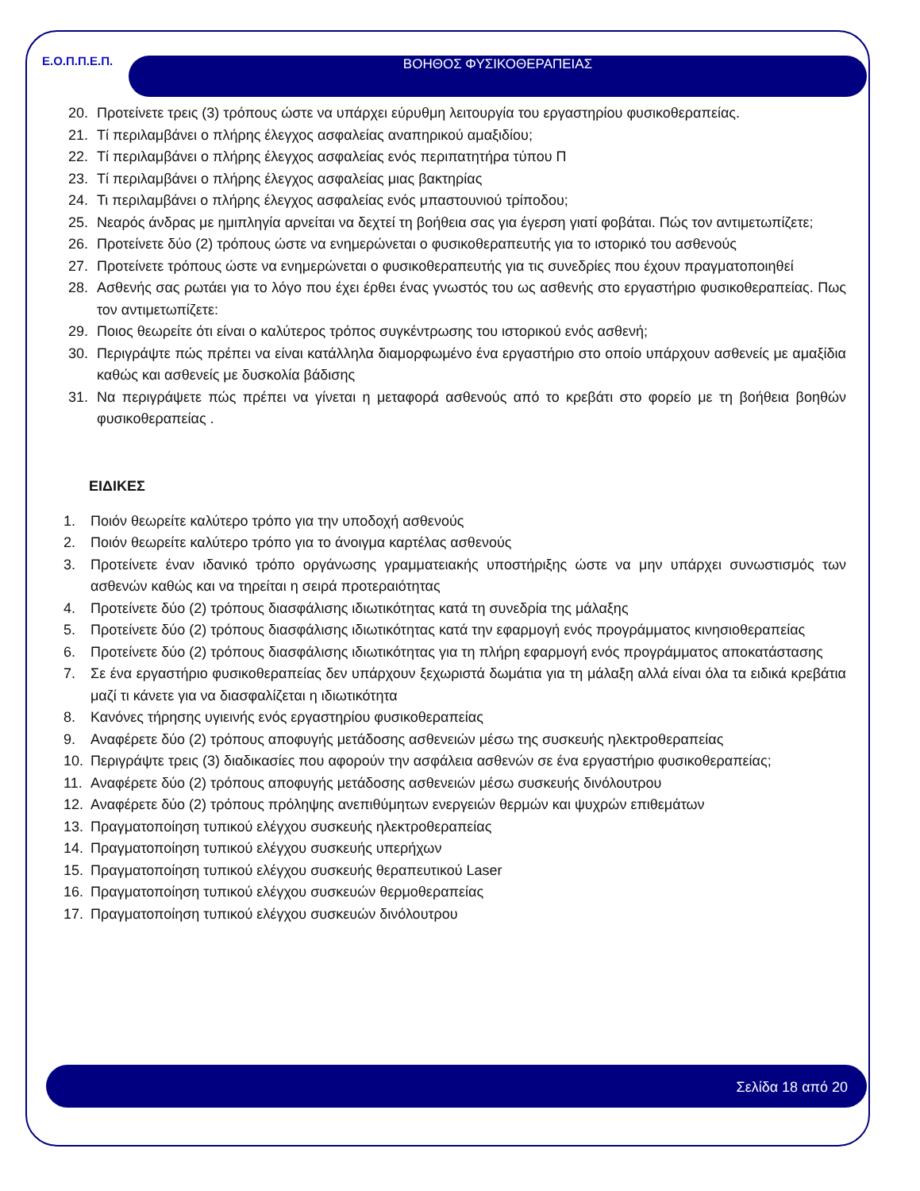Ε.Ο.Π.Π.Ε.Π.
ΒΟΗΘΟΣ ΦΥΣΙΚΟΘΕΡΑΠΕΙΑΣ
20. Προτείνετε τρεις (3) τρόπους ώστε να υπάρχει εύρυθμη λειτουργία του εργαστηρίου φυσικοθεραπείας.
21. Τί περιλαμβάνει ο πλήρης έλεγχος ασφαλείας αναπηρικού αμαξιδίου;
22. Τί περιλαμβάνει ο πλήρης έλεγχος ασφαλείας ενός περιπατητήρα τύπου Π
23. Τί περιλαμβάνει ο πλήρης έλεγχος ασφαλείας μιας βακτηρίας
24. Τι περιλαμβάνει ο πλήρης έλεγχος ασφαλείας ενός μπαστουνιού τρίποδου;
25. Νεαρός άνδρας με ημιπληγία αρνείται να δεχτεί τη βοήθεια σας για έγερση γιατί φοβάται. Πώς τον αντιμετωπίζετε;
26. Προτείνετε δύο (2) τρόπους ώστε να ενημερώνεται ο φυσικοθεραπευτής για το ιστορικό του ασθενούς
27. Προτείνετε τρόπους ώστε να ενημερώνεται ο φυσικοθεραπευτής για τις συνεδρίες που έχουν πραγματοποιηθεί
28. Ασθενής σας ρωτάει για το λόγο που έχει έρθει ένας γνωστός του ως ασθενής στο εργαστήριο φυσικοθεραπείας. Πως τον αντιμετωπίζετε:
29. Ποιος θεωρείτε ότι είναι ο καλύτερος τρόπος συγκέντρωσης του ιστορικού ενός ασθενή;
30. Περιγράψτε πώς πρέπει να είναι κατάλληλα διαμορφωμένο ένα εργαστήριο στο οποίο υπάρχουν ασθενείς με αμαξίδια καθώς και ασθενείς με δυσκολία βάδισης
31. Να περιγράψετε πώς πρέπει να γίνεται η μεταφορά ασθενούς από το κρεβάτι στο φορείο με τη βοήθεια βοηθών φυσικοθεραπείας .
ΕΙΔΙΚΕΣ
1. Ποιόν θεωρείτε καλύτερο τρόπο για την υποδοχή ασθενούς
2. Ποιόν θεωρείτε καλύτερο τρόπο για το άνοιγμα καρτέλας ασθενούς
3. Προτείνετε έναν ιδανικό τρόπο οργάνωσης γραμματειακής υποστήριξης ώστε να μην υπάρχει συνωστισμός των ασθενών καθώς και να τηρείται η σειρά προτεραιότητας
4. Προτείνετε δύο (2) τρόπους διασφάλισης ιδιωτικότητας κατά τη συνεδρία της μάλαξης
5. Προτείνετε δύο (2) τρόπους διασφάλισης ιδιωτικότητας κατά την εφαρμογή ενός προγράμματος κινησιοθεραπείας
6. Προτείνετε δύο (2) τρόπους διασφάλισης ιδιωτικότητας για τη πλήρη εφαρμογή ενός προγράμματος αποκατάστασης
7. Σε ένα εργαστήριο φυσικοθεραπείας δεν υπάρχουν ξεχωριστά δωμάτια για τη μάλαξη αλλά είναι όλα τα ειδικά κρεβάτια μαζί τι κάνετε για να διασφαλίζεται η ιδιωτικότητα
8. Κανόνες τήρησης υγιεινής ενός εργαστηρίου φυσικοθεραπείας
9. Αναφέρετε δύο (2) τρόπους αποφυγής μετάδοσης ασθενειών μέσω της συσκευής ηλεκτροθεραπείας
10. Περιγράψτε τρεις (3) διαδικασίες που αφορούν την ασφάλεια ασθενών σε ένα εργαστήριο φυσικοθεραπείας;
11. Αναφέρετε δύο (2) τρόπους αποφυγής μετάδοσης ασθενειών μέσω συσκευής δινόλουτρου
12. Αναφέρετε δύο (2) τρόπους πρόληψης ανεπιθύμητων ενεργειών θερμών και ψυχρών επιθεμάτων
13. Πραγματοποίηση τυπικού ελέγχου συσκευής ηλεκτροθεραπείας
14. Πραγματοποίηση τυπικού ελέγχου συσκευής υπερήχων
15. Πραγματοποίηση τυπικού ελέγχου συσκευής θεραπευτικού Laser
16. Πραγματοποίηση τυπικού ελέγχου συσκευών θερμοθεραπείας
17. Πραγματοποίηση τυπικού ελέγχου συσκευών δινόλουτρου
Σελίδα 18 από 20